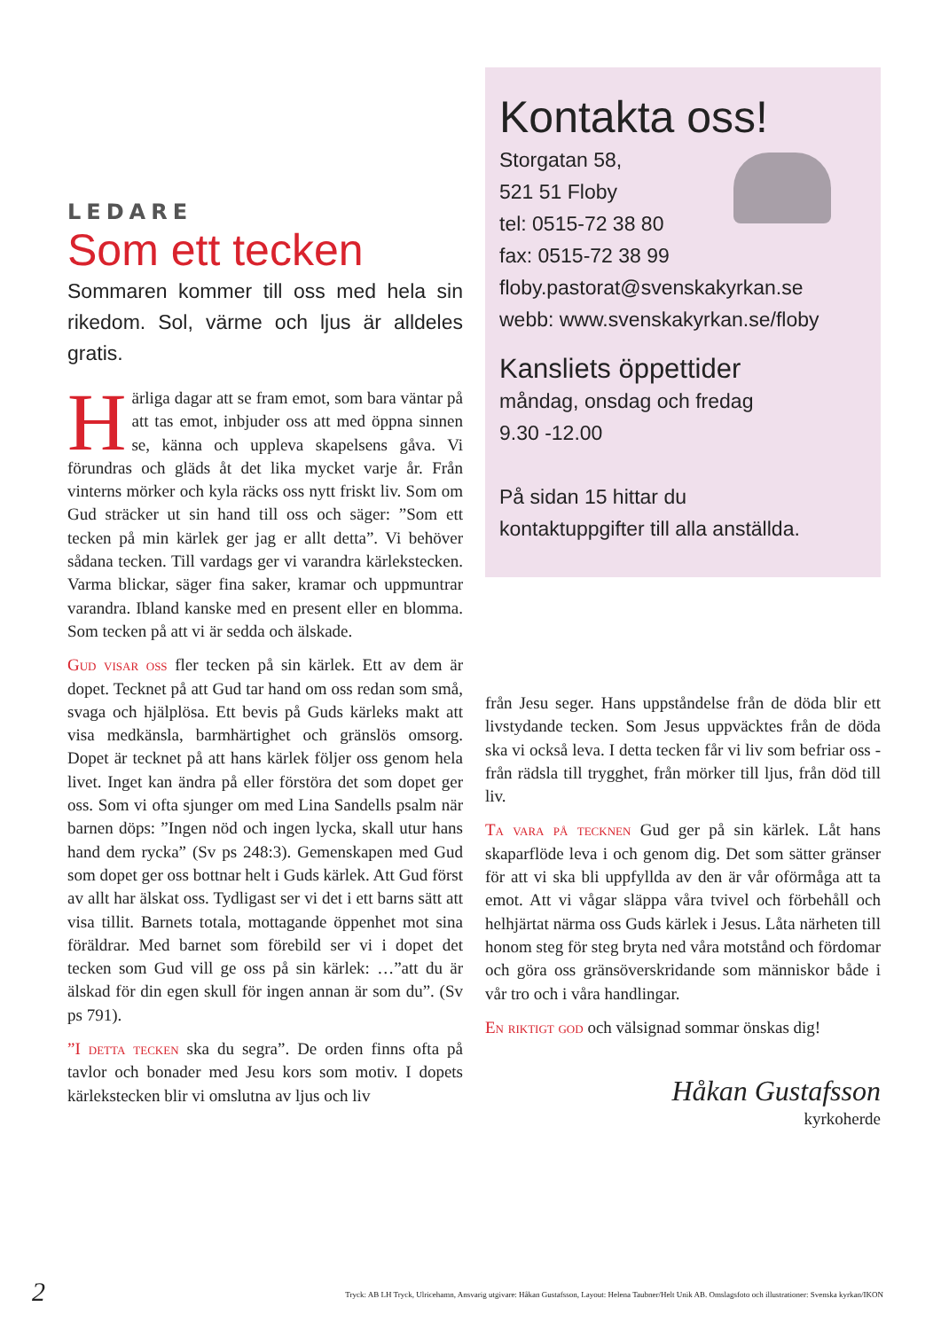Kontakta oss!
Storgatan 58,
521 51 Floby
tel: 0515-72 38 80
fax: 0515-72 38 99
floby.pastorat@svenskakyrkan.se
webb: www.svenskakyrkan.se/floby
Kansliets öppettider
måndag, onsdag och fredag
9.30 -12.00
På sidan 15 hittar du
kontaktuppgifter till alla anställda.
LEDARE
Som ett tecken
Sommaren kommer till oss med hela sin rikedom. Sol, värme och ljus är alldeles gratis.
Härliga dagar att se fram emot, som bara väntar på att tas emot, inbjuder oss att med öppna sinnen se, känna och uppleva skapelsens gåva. Vi förundras och gläds åt det lika mycket varje år. Från vinterns mörker och kyla räcks oss nytt friskt liv. Som om Gud sträcker ut sin hand till oss och säger: ”Som ett tecken på min kärlek ger jag er allt detta”. Vi behöver sådana tecken. Till vardags ger vi varandra kärlekstecken. Varma blickar, säger fina saker, kramar och uppmuntrar varandra. Ibland kanske med en present eller en blomma. Som tecken på att vi är sedda och älskade.
Gud visar oss fler tecken på sin kärlek. Ett av dem är dopet. Tecknet på att Gud tar hand om oss redan som små, svaga och hjälplösa. Ett bevis på Guds kärleks makt att visa medkänsla, barmhärtighet och gränslös omsorg. Dopet är tecknet på att hans kärlek följer oss genom hela livet. Inget kan ändra på eller förstöra det som dopet ger oss. Som vi ofta sjunger om med Lina Sandells psalm när barnen döps: ”Ingen nöd och ingen lycka, skall utur hans hand dem rycka” (Sv ps 248:3). Gemenskapen med Gud som dopet ger oss bottnar helt i Guds kärlek. Att Gud först av allt har älskat oss. Tydligast ser vi det i ett barns sätt att visa tillit. Barnets totala, mottagande öppenhet mot sina föräldrar. Med barnet som förebild ser vi i dopet det tecken som Gud vill ge oss på sin kärlek: …”att du är älskad för din egen skull för ingen annan är som du”. (Sv ps 791).
”I detta tecken ska du segra”. De orden finns ofta på tavlor och bonader med Jesu kors som motiv. I dopets kärlekstecken blir vi omslutna av ljus och liv
från Jesu seger. Hans uppståndelse från de döda blir ett livstydande tecken. Som Jesus uppväcktes från de döda ska vi också leva. I detta tecken får vi liv som befriar oss - från rädsla till trygghet, från mörker till ljus, från död till liv.
Ta vara på tecknen Gud ger på sin kärlek. Låt hans skaparflöde leva i och genom dig. Det som sätter gränser för att vi ska bli uppfyllda av den är vår oförmåga att ta emot. Att vi vågar släppa våra tvivel och förbehåll och helhjärtat närma oss Guds kärlek i Jesus. Låta närheten till honom steg för steg bryta ned våra motstånd och fördomar och göra oss gränsöverskridande som människor både i vår tro och i våra handlingar.
En riktigt god och välsignad sommar önskas dig!
Håkan Gustafsson
kyrkoherde
2 Tryck: AB LH Tryck, Ulricehamn, Ansvarig utgivare: Håkan Gustafsson, Layout: Helena Taubner/Helt Unik AB. Omslagsfoto och illustrationer: Svenska kyrkan/IKON